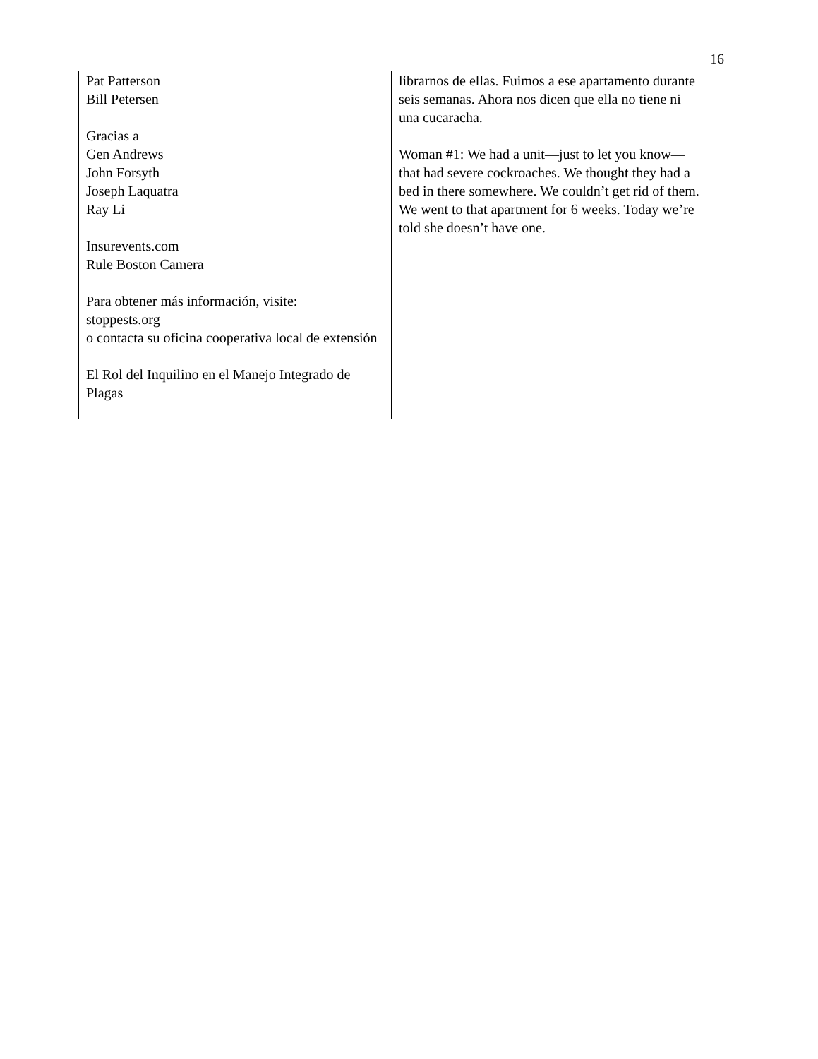16
| Pat Patterson Bill Petersen Gracias a Gen Andrews John Forsyth Joseph Laquatra Ray Li Insurevents.com Rule Boston Camera Para obtener más información, visite: stoppests.org o contacta su oficina cooperativa local de extensión El Rol del Inquilino en el Manejo Integrado de Plagas | librarnos de ellas. Fuimos a ese apartamento durante seis semanas. Ahora nos dicen que ella no tiene ni una cucaracha. Woman #1: We had a unit—just to let you know—that had severe cockroaches. We thought they had a bed in there somewhere. We couldn’t get rid of them. We went to that apartment for 6 weeks. Today we’re told she doesn’t have one. |